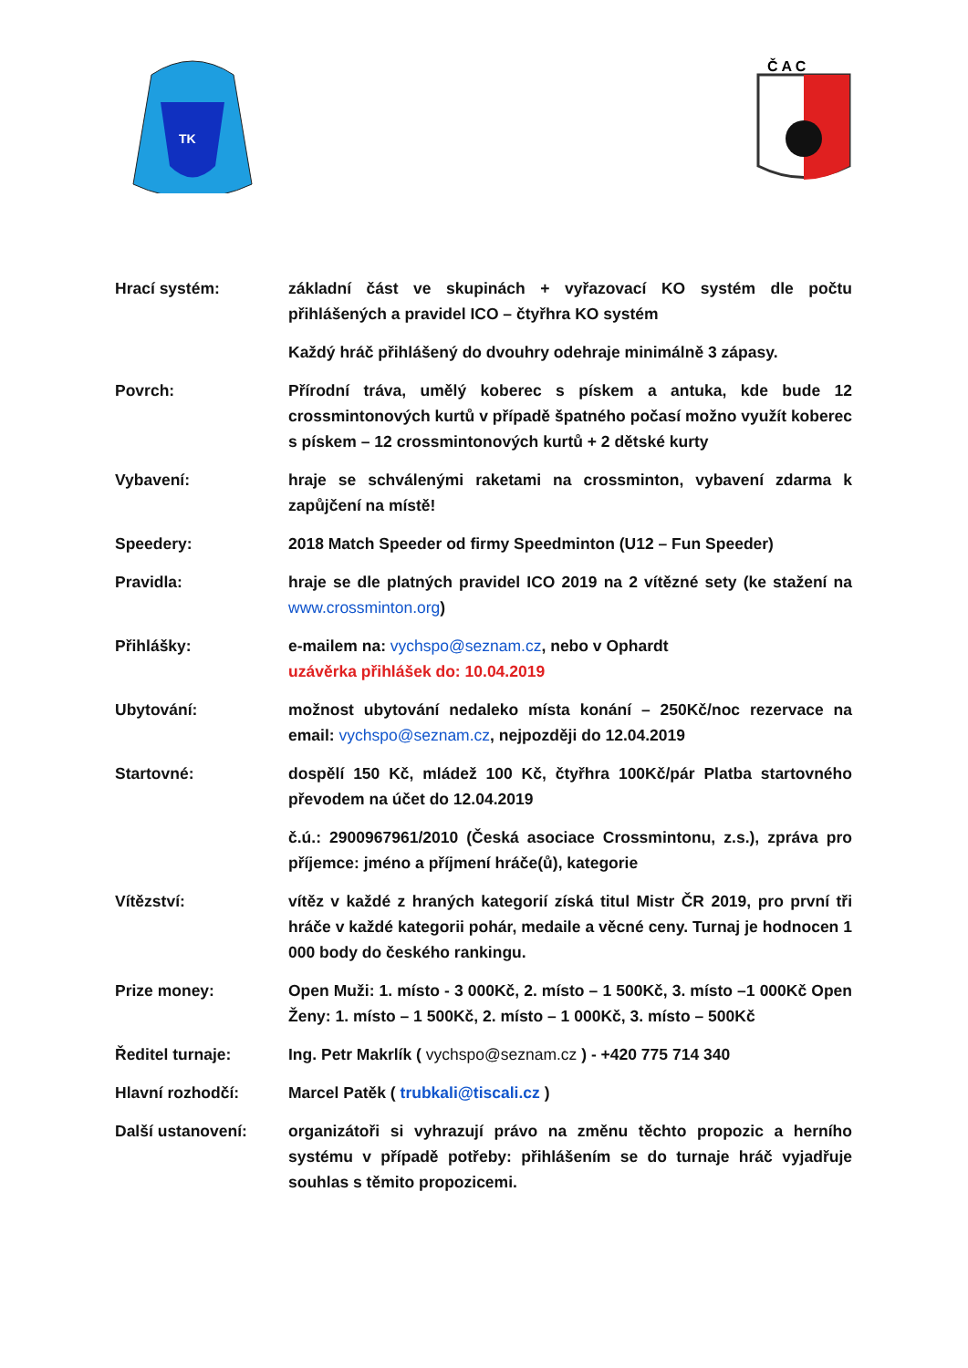TK
Č A C
Hrací systém: základní část ve skupinách + vyřazovací KO systém dle počtu přihlášených a pravidel ICO – čtyřhra KO systém
Každý hráč přihlášený do dvouhry odehraje minimálně 3 zápasy.
Povrch: Přírodní tráva, umělý koberec s pískem a antuka, kde bude 12 crossmintonových kurtů v případě špatného počasí možno využít koberec s pískem – 12 crossmintonových kurtů + 2 dětské kurty
Vybavení: hraje se schválenými raketami na crossminton, vybavení zdarma k zapůjčení na místě!
Speedery: 2018 Match Speeder od firmy Speedminton (U12 – Fun Speeder)
Pravidla: hraje se dle platných pravidel ICO 2019 na 2 vítězné sety (ke stažení na www.crossminton.org)
Přihlášky: e-mailem na: vychspo@seznam.cz, nebo v Ophardt
uzávěrka přihlášek do: 10.04.2019
Ubytování: možnost ubytování nedaleko místa konání – 250Kč/noc rezervace na email: vychspo@seznam.cz, nejpozději do 12.04.2019
Startovné: dospělí 150 Kč, mládež 100 Kč, čtyřhra 100Kč/pár Platba startovného převodem na účet do 12.04.2019
č.ú.: 2900967961/2010 (Česká asociace Crossmintonu, z.s.), zpráva pro příjemce: jméno a příjmení hráče(ů), kategorie
Vítězství: vítěz v každé z hraných kategorií získá titul Mistr ČR 2019, pro první tři hráče v každé kategorii pohár, medaile a věcné ceny. Turnaj je hodnocen 1 000 body do českého rankingu.
Prize money: Open Muži: 1. místo - 3 000Kč, 2. místo – 1 500Kč, 3. místo –1 000Kč Open Ženy: 1. místo – 1 500Kč, 2. místo – 1 000Kč, 3. místo – 500Kč
Ředitel turnaje: Ing. Petr Makrlík ( vychspo@seznam.cz ) - +420 775 714 340
Hlavní rozhodčí: Marcel Patěk ( trubkali@tiscali.cz )
Další ustanovení: organizátoři si vyhrazují právo na změnu těchto propozic a herního systému v případě potřeby: přihlášením se do turnaje hráč vyjadřuje souhlas s těmito propozicemi.